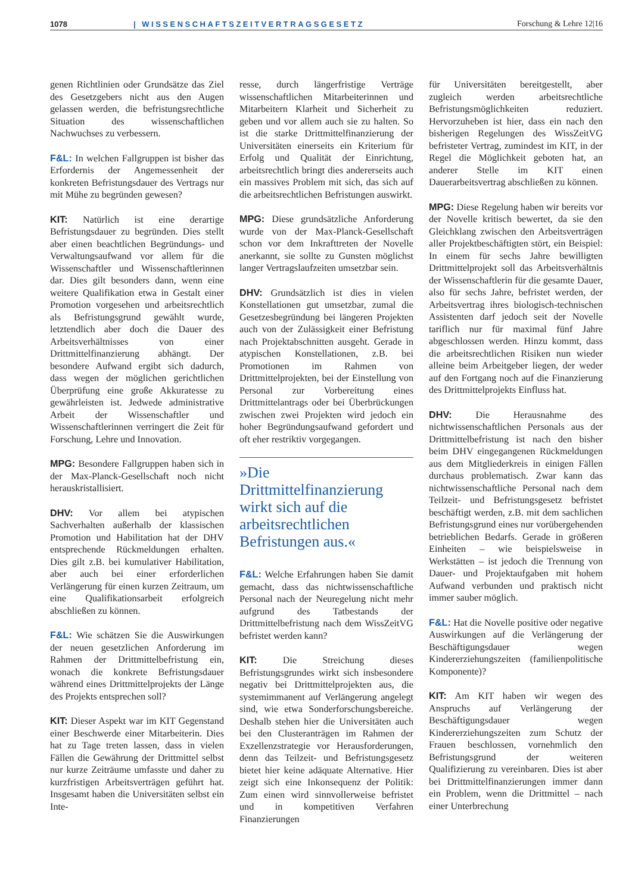1078 | WISSENSCHAFTSZEITVERTRAGSGESETZ Forschung & Lehre 12|16
genen Richtlinien oder Grundsätze das Ziel des Gesetzgebers nicht aus den Augen gelassen werden, die befristungsrechtliche Situation des wissenschaftlichen Nachwuchses zu verbessern.
F&L: In welchen Fallgruppen ist bisher das Erfordernis der Angemessenheit der konkreten Befristungsdauer des Vertrags nur mit Mühe zu begründen gewesen?
KIT: Natürlich ist eine derartige Befristungsdauer zu begründen. Dies stellt aber einen beachtlichen Begründungs- und Verwaltungsaufwand vor allem für die Wissenschaftler und Wissenschaftlerinnen dar. Dies gilt besonders dann, wenn eine weitere Qualifikation etwa in Gestalt einer Promotion vorgesehen und arbeitsrechtlich als Befristungsgrund gewählt wurde, letztendlich aber doch die Dauer des Arbeitsverhältnisses von einer Drittmittelfinanzierung abhängt. Der besondere Aufwand ergibt sich dadurch, dass wegen der möglichen gerichtlichen Überprüfung eine große Akkuratesse zu gewährleisten ist. Jedwede administrative Arbeit der Wissenschaftler und Wissenschaftlerinnen verringert die Zeit für Forschung, Lehre und Innovation.
MPG: Besondere Fallgruppen haben sich in der Max-Planck-Gesellschaft noch nicht herauskristallisiert.
DHV: Vor allem bei atypischen Sachverhalten außerhalb der klassischen Promotion und Habilitation hat der DHV entsprechende Rückmeldungen erhalten. Dies gilt z.B. bei kumulativer Habilitation, aber auch bei einer erforderlichen Verlängerung für einen kurzen Zeitraum, um eine Qualifikationsarbeit erfolgreich abschließen zu können.
F&L: Wie schätzen Sie die Auswirkungen der neuen gesetzlichen Anforderung im Rahmen der Drittmittelbefristung ein, wonach die konkrete Befristungsdauer während eines Drittmittelprojekts der Länge des Projekts entsprechen soll?
KIT: Dieser Aspekt war im KIT Gegenstand einer Beschwerde einer Mitarbeiterin. Dies hat zu Tage treten lassen, dass in vielen Fällen die Gewährung der Drittmittel selbst nur kurze Zeiträume umfasste und daher zu kurzfristigen Arbeitsverträgen geführt hat. Insgesamt haben die Universitäten selbst ein Inte-
resse, durch längerfristige Verträge wissenschaftlichen Mitarbeiterinnen und Mitarbeitern Klarheit und Sicherheit zu geben und vor allem auch sie zu halten. So ist die starke Drittmittelfinanzierung der Universitäten einerseits ein Kriterium für Erfolg und Qualität der Einrichtung, arbeitsrechtlich bringt dies andererseits auch ein massives Problem mit sich, das sich auf die arbeitsrechtlichen Befristungen auswirkt.
MPG: Diese grundsätzliche Anforderung wurde von der Max-Planck-Gesellschaft schon vor dem Inkrafttreten der Novelle anerkannt, sie sollte zu Gunsten möglichst langer Vertragslaufzeiten umsetzbar sein.
DHV: Grundsätzlich ist dies in vielen Konstellationen gut umsetzbar, zumal die Gesetzesbegründung bei längeren Projekten auch von der Zulässigkeit einer Befristung nach Projektabschnitten ausgeht. Gerade in atypischen Konstellationen, z.B. bei Promotionen im Rahmen von Drittmittelprojekten, bei der Einstellung von Personal zur Vorbereitung eines Drittmittelantrags oder bei Überbrückungen zwischen zwei Projekten wird jedoch ein hoher Begründungsaufwand gefordert und oft eher restriktiv vorgegangen.
»Die Drittmittelfinanzierung wirkt sich auf die arbeitsrechtlichen Befristungen aus.«
F&L: Welche Erfahrungen haben Sie damit gemacht, dass das nichtwissenschaftliche Personal nach der Neuregelung nicht mehr aufgrund des Tatbestands der Drittmittelbefristung nach dem WissZeitVG befristet werden kann?
KIT: Die Streichung dieses Befristungsgrundes wirkt sich insbesondere negativ bei Drittmittelprojekten aus, die systemimmanent auf Verlängerung angelegt sind, wie etwa Sonderforschungsbereiche. Deshalb stehen hier die Universitäten auch bei den Clusteranträgen im Rahmen der Exzellenzstrategie vor Herausforderungen, denn das Teilzeit- und Befristungsgesetz bietet hier keine adäquate Alternative. Hier zeigt sich eine Inkonsequenz der Politik: Zum einen wird sinnvollerweise befristet und in kompetitiven Verfahren Finanzierungen
für Universitäten bereitgestellt, aber zugleich werden arbeitsrechtliche Befristungsmöglichkeiten reduziert. Hervorzuheben ist hier, dass ein nach den bisherigen Regelungen des WissZeitVG befristeter Vertrag, zumindest im KIT, in der Regel die Möglichkeit geboten hat, an anderer Stelle im KIT einen Dauerarbeitsvertrag abschließen zu können.
MPG: Diese Regelung haben wir bereits vor der Novelle kritisch bewertet, da sie den Gleichklang zwischen den Arbeitsverträgen aller Projektbeschäftigten stört, ein Beispiel: In einem für sechs Jahre bewilligten Drittmittelprojekt soll das Arbeitsverhältnis der Wissenschaftlerin für die gesamte Dauer, also für sechs Jahre, befristet werden, der Arbeitsvertrag ihres biologisch-technischen Assistenten darf jedoch seit der Novelle tariflich nur für maximal fünf Jahre abgeschlossen werden. Hinzu kommt, dass die arbeitsrechtlichen Risiken nun wieder alleine beim Arbeitgeber liegen, der weder auf den Fortgang noch auf die Finanzierung des Drittmittelprojekts Einfluss hat.
DHV: Die Herausnahme des nichtwissenschaftlichen Personals aus der Drittmittelbefristung ist nach den bisher beim DHV eingegangenen Rückmeldungen aus dem Mitgliederkreis in einigen Fällen durchaus problematisch. Zwar kann das nichtwissenschaftliche Personal nach dem Teilzeit- und Befristungsgesetz befristet beschäftigt werden, z.B. mit dem sachlichen Befristungsgrund eines nur vorübergehenden betrieblichen Bedarfs. Gerade in größeren Einheiten – wie beispielsweise in Werkstätten – ist jedoch die Trennung von Dauer- und Projektaufgaben mit hohem Aufwand verbunden und praktisch nicht immer sauber möglich.
F&L: Hat die Novelle positive oder negative Auswirkungen auf die Verlängerung der Beschäftigungsdauer wegen Kindererziehungszeiten (familienpolitische Komponente)?
KIT: Am KIT haben wir wegen des Anspruchs auf Verlängerung der Beschäftigungsdauer wegen Kindererziehungszeiten zum Schutz der Frauen beschlossen, vornehmlich den Befristungsgrund der weiteren Qualifizierung zu vereinbaren. Dies ist aber bei Drittmittelfinanzierungen immer dann ein Problem, wenn die Drittmittel – nach einer Unterbrechung